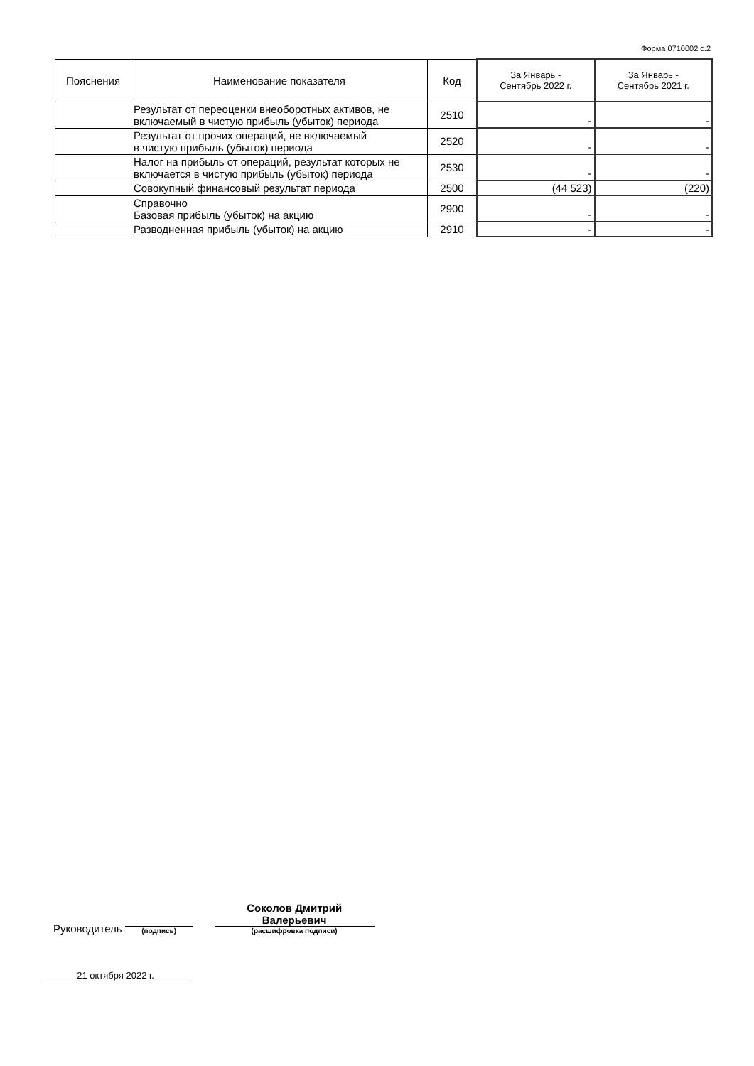Форма 0710002 с.2
| Пояснения | Наименование показателя | Код | За Январь - Сентябрь 2022 г. | За Январь - Сентябрь 2021 г. |
| --- | --- | --- | --- | --- |
| | Результат от переоценки внеоборотных активов, не включаемый в чистую прибыль (убыток) периода | 2510 | - | - |
| | Результат от прочих операций, не включаемый в чистую прибыль (убыток) периода | 2520 | - | - |
| | Налог на прибыль от операций, результат которых не включается в чистую прибыль (убыток) периода | 2530 | - | - |
| | Совокупный финансовый результат периода | 2500 | (44 523) | (220) |
| | Справочно Базовая прибыль (убыток) на акцию | 2900 | - | - |
| | Разводненная прибыль (убыток) на акцию | 2910 | - | - |
Руководитель
(подпись)
Соколов Дмитрий
Валерьевич
(расшифровка подписи)
21 октября 2022 г.